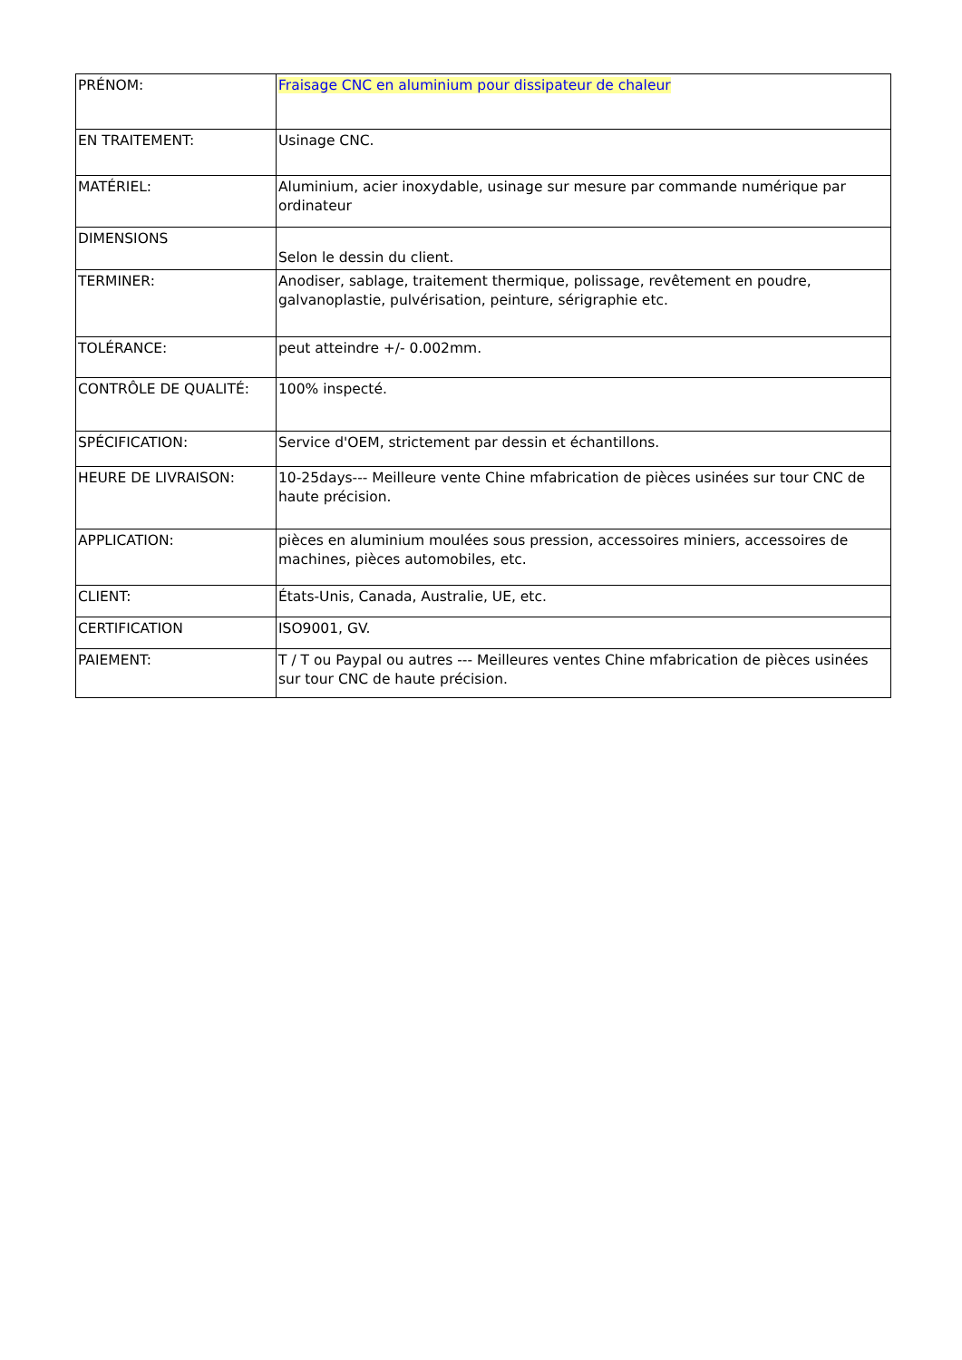| PRÉNOM: | Fraisage CNC en aluminium pour dissipateur de chaleur |
| EN TRAITEMENT: | Usinage CNC. |
| MATÉRIEL: | Aluminium, acier inoxydable, usinage sur mesure par commande numérique par ordinateur |
| DIMENSIONS | Selon le dessin du client. |
| TERMINER: | Anodiser, sablage, traitement thermique, polissage, revêtement en poudre, galvanoplastie, pulvérisation, peinture, sérigraphie etc. |
| TOLÉRANCE: | peut atteindre +/- 0.002mm. |
| CONTRÔLE DE QUALITÉ: | 100% inspecté. |
| SPÉCIFICATION: | Service d'OEM, strictement par dessin et échantillons. |
| HEURE DE LIVRAISON: | 10-25days--- Meilleure vente Chine mfabrication de pièces usinées sur tour CNC de haute précision. |
| APPLICATION: | pièces en aluminium moulées sous pression, accessoires miniers, accessoires de machines, pièces automobiles, etc. |
| CLIENT: | États-Unis, Canada, Australie, UE, etc. |
| CERTIFICATION | ISO9001, GV. |
| PAIEMENT: | T / T ou Paypal ou autres --- Meilleures ventes Chine mfabrication de pièces usinées sur tour CNC de haute précision. |